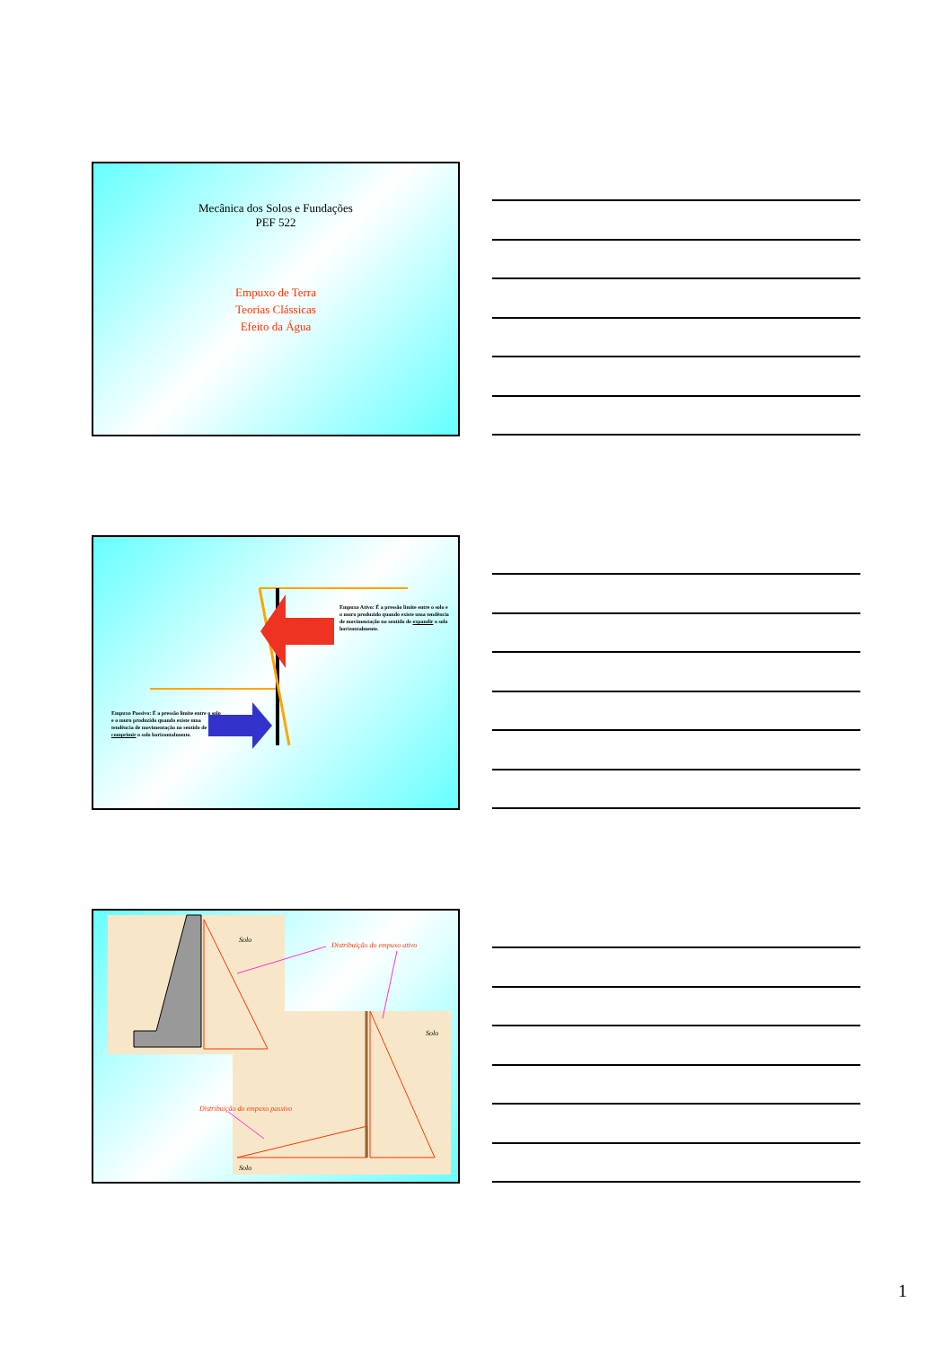Mecânica dos Solos e Fundações
PEF 522
Empuxo de Terra
Teorias Clássicas
Efeito da Água
Empuxo Ativo: É a pressão limite entre o solo e o muro produzido quando existe uma tendência de movimentação no sentido de expandir o solo horizontalmente.
Empuxo Passivo: É a pressão limite entre o solo e o muro produzido quando existe uma tendência de movimentação no sentido de comprimir o solo horizontalmente.
Solo
Distribuição do empuxo ativo
Solo
Distribuição do empuxo passivo
Solo
1